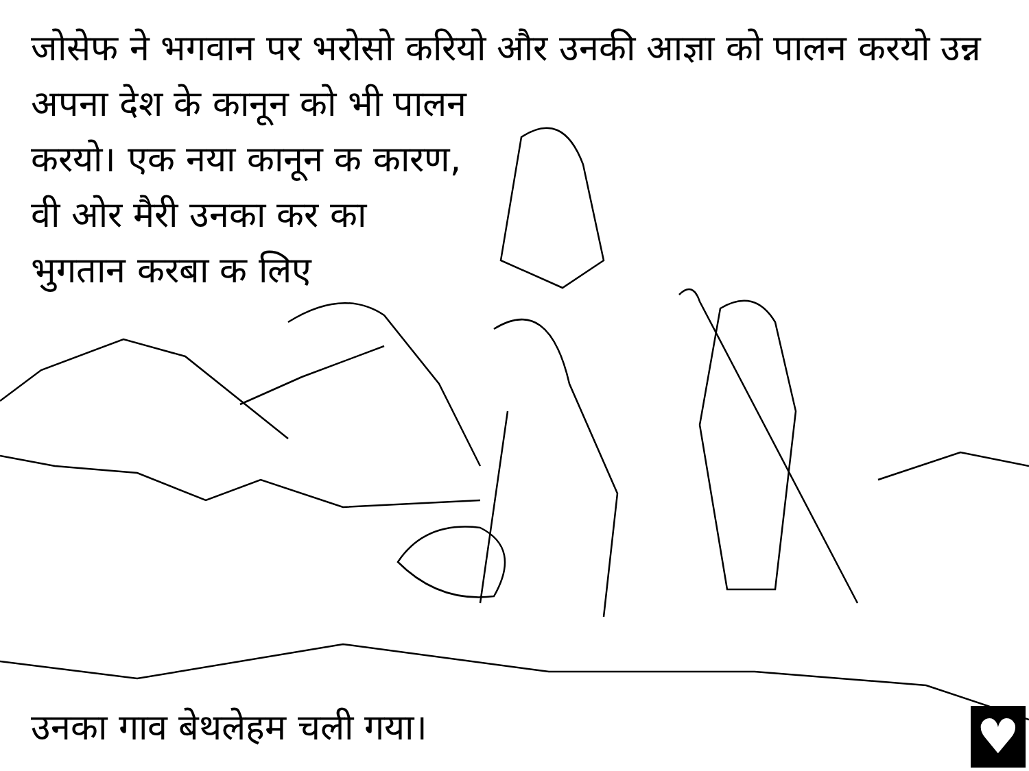जोसेफ ने भगवान पर भरोसो करियो और उनकी आज्ञा को पालन करयो उन्न अपना देश के कानून को भी पालन
करयो। एक नया कानून क कारण, वी ओर मैरी उनका कर का भुगतान करबा क लिए
उनका गाव बेथलेहम चली गया। ♥